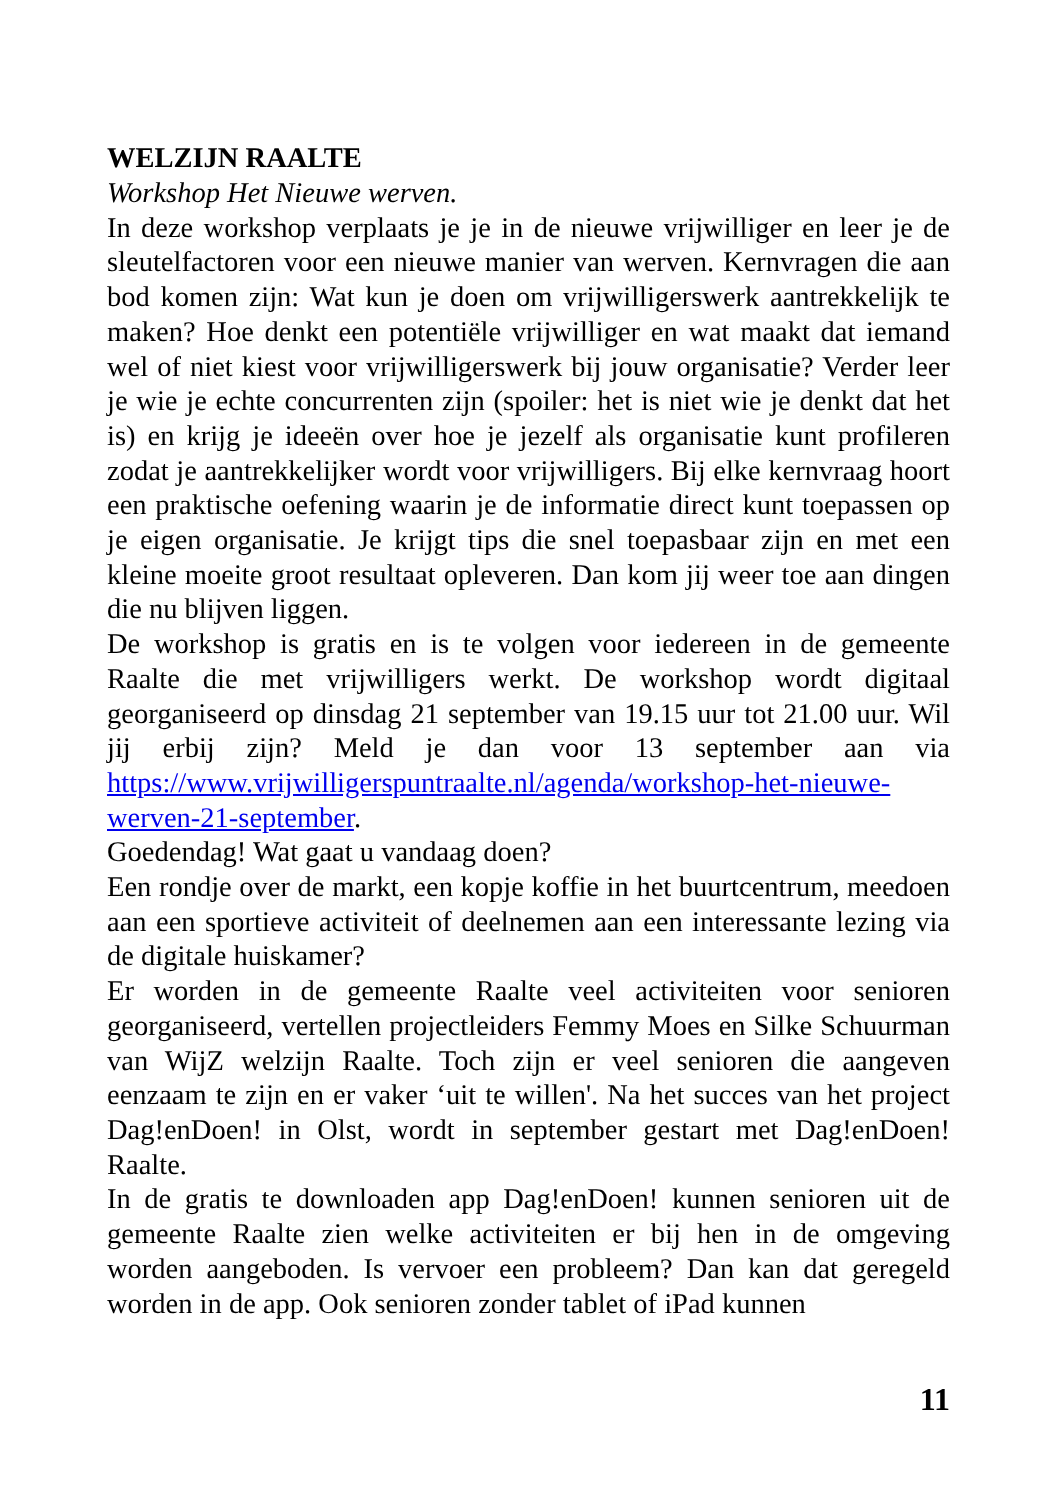WELZIJN RAALTE
Workshop Het Nieuwe werven.
In deze workshop verplaats je je in de nieuwe vrijwilliger en leer je de sleutelfactoren voor een nieuwe manier van werven. Kernvragen die aan bod komen zijn: Wat kun je doen om vrijwilligerswerk aantrekkelijk te maken? Hoe denkt een potentiële vrijwilliger en wat maakt dat iemand wel of niet kiest voor vrijwilligerswerk bij jouw organisatie? Verder leer je wie je echte concurrenten zijn (spoiler: het is niet wie je denkt dat het is) en krijg je ideeën over hoe je jezelf als organisatie kunt profileren zodat je aantrekkelijker wordt voor vrijwilligers. Bij elke kernvraag hoort een praktische oefening waarin je de informatie direct kunt toepassen op je eigen organisatie. Je krijgt tips die snel toepasbaar zijn en met een kleine moeite groot resultaat opleveren. Dan kom jij weer toe aan dingen die nu blijven liggen.
De workshop is gratis en is te volgen voor iedereen in de gemeente Raalte die met vrijwilligers werkt. De workshop wordt digitaal georganiseerd op dinsdag 21 september van 19.15 uur tot 21.00 uur. Wil jij erbij zijn? Meld je dan voor 13 september aan via https://www.vrijwilligerspuntraalte.nl/agenda/workshop-het-nieuwe-werven-21-september.
Goedendag! Wat gaat u vandaag doen?
Een rondje over de markt, een kopje koffie in het buurtcentrum, meedoen aan een sportieve activiteit of deelnemen aan een interessante lezing via de digitale huiskamer?
Er worden in de gemeente Raalte veel activiteiten voor senioren georganiseerd, vertellen projectleiders Femmy Moes en Silke Schuurman van WijZ welzijn Raalte. Toch zijn er veel senioren die aangeven eenzaam te zijn en er vaker ‘uit te willen'. Na het succes van het project Dag!enDoen! in Olst, wordt in september gestart met Dag!enDoen! Raalte.
In de gratis te downloaden app Dag!enDoen! kunnen senioren uit de gemeente Raalte zien welke activiteiten er bij hen in de omgeving worden aangeboden. Is vervoer een probleem? Dan kan dat geregeld worden in de app. Ook senioren zonder tablet of iPad kunnen
11